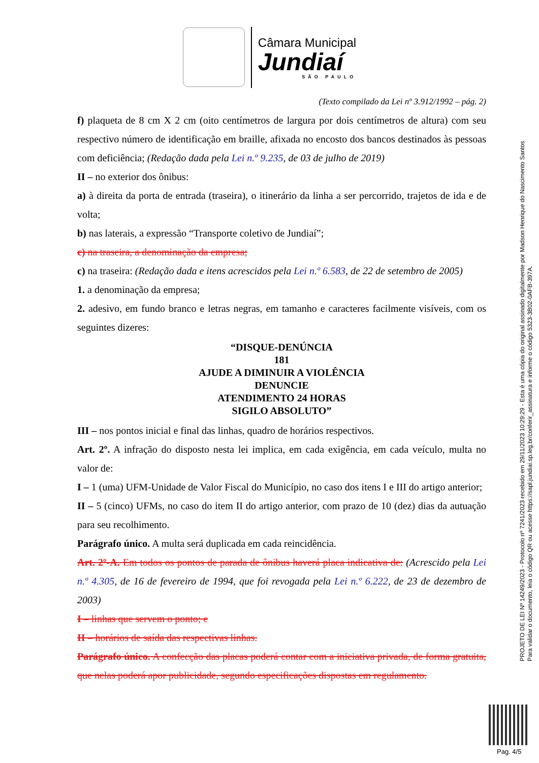Câmara Municipal
Jundiaí
SÃO PAULO
(Texto compilado da Lei nº 3.912/1992 – pág. 2)
f) plaqueta de 8 cm X 2 cm (oito centímetros de largura por dois centímetros de altura) com seu respectivo número de identificação em braille, afixada no encosto dos bancos destinados às pessoas com deficiência; (Redação dada pela Lei n.º 9.235, de 03 de julho de 2019)
II – no exterior dos ônibus:
a) à direita da porta de entrada (traseira), o itinerário da linha a ser percorrido, trajetos de ida e de volta;
b) nas laterais, a expressão “Transporte coletivo de Jundiaí”;
c) na traseira, a denominação da empresa;
c) na traseira: (Redação dada e itens acrescidos pela Lei n.º 6.583, de 22 de setembro de 2005)
1. a denominação da empresa;
2. adesivo, em fundo branco e letras negras, em tamanho e caracteres facilmente visíveis, com os seguintes dizeres:
“DISQUE-DENÚNCIA
181
AJUDE A DIMINUIR A VIOLÊNCIA
DENUNCIE
ATENDIMENTO 24 HORAS
SIGILO ABSOLUTO”
III – nos pontos inicial e final das linhas, quadro de horários respectivos.
Art. 2º. A infração do disposto nesta lei implica, em cada exigência, em cada veículo, multa no valor de:
I – 1 (uma) UFM-Unidade de Valor Fiscal do Município, no caso dos itens I e III do artigo anterior;
II – 5 (cinco) UFMs, no caso do item II do artigo anterior, com prazo de 10 (dez) dias da autuação para seu recolhimento.
Parágrafo único. A multa será duplicada em cada reincidência.
Art. 2º-A. Em todos os pontos de parada de ônibus haverá placa indicativa de: (Acrescido pela Lei n.º 4.305, de 16 de fevereiro de 1994, que foi revogada pela Lei n.º 6.222, de 23 de dezembro de 2003)
I – linhas que servem o ponto; e
II – horários de saída das respectivas linhas.
Parágrafo único. A confecção das placas poderá contar com a iniciativa privada, de forma gratuita, que nelas poderá apor publicidade, segundo especificações dispostas em regulamento.
PROJETO DE LEI Nº 14249/2023 - Protocolo nº 7241/2023 recebido em 29/11/2023 10:29:29 - Esta é uma cópia do original assinado digitalmente por Madson Henrique do Nascimento Santos
Para validar o documento, leia o código QR ou acesse https://sapl.jundiai.sp.leg.br/conferir_assinatura e informe o código 5323-3B02-0AFB-397A.
Pag. 4/5